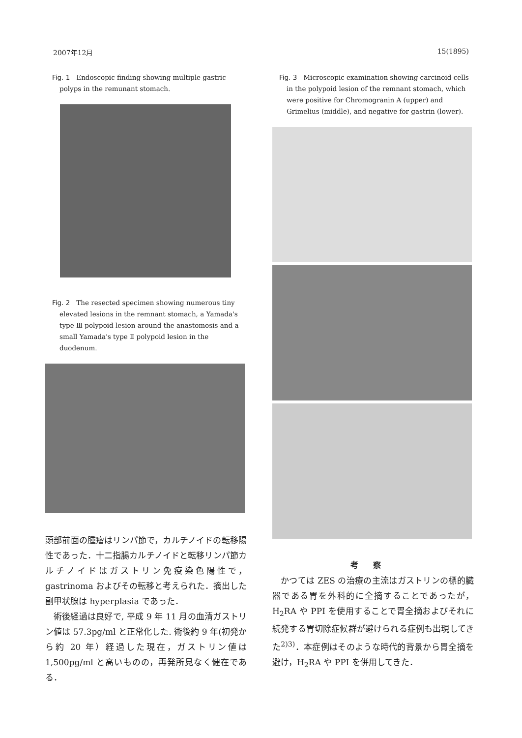2007年12月 15(1895)
Fig. 1　Endoscopic finding showing multiple gastric polyps in the remunant stomach.
Fig. 2　The resected specimen showing numerous tiny elevated lesions in the remnant stomach, a Yamada's type Ⅲ polypoid lesion around the anastomosis and a small Yamada's type Ⅱ polypoid lesion in the duodenum.
頭部前面の腫瘤はリンパ節で，カルチノイドの転移陽性であった．十二指腸カルチノイドと転移リンパ節カルチノイドはガストリン免疫染色陽性で，gastrinoma およびその転移と考えられた．摘出した副甲状腺は hyperplasia であった．
術後経過は良好で, 平成 9 年 11 月の血清ガストリン値は 57.3pg/ml と正常化した. 術後約 9 年(初発から約 20 年）経過した現在，ガストリン値は 1,500pg/ml と高いものの，再発所見なく健在である．
Fig. 3　Microscopic examination showing carcinoid cells in the polypoid lesion of the remnant stomach, which were positive for Chromogranin A (upper) and Grimelius (middle), and negative for gastrin (lower).
考察
かつては ZES の治療の主流はガストリンの標的臓器である胃を外科的に全摘することであったが，H<sub>2</sub>RA や PPI を使用することで胃全摘およびそれに続発する胃切除症候群が避けられる症例も出現してきた<sup>2)3)</sup>．本症例はそのような時代的背景から胃全摘を避け，H<sub>2</sub>RA や PPI を併用してきた．